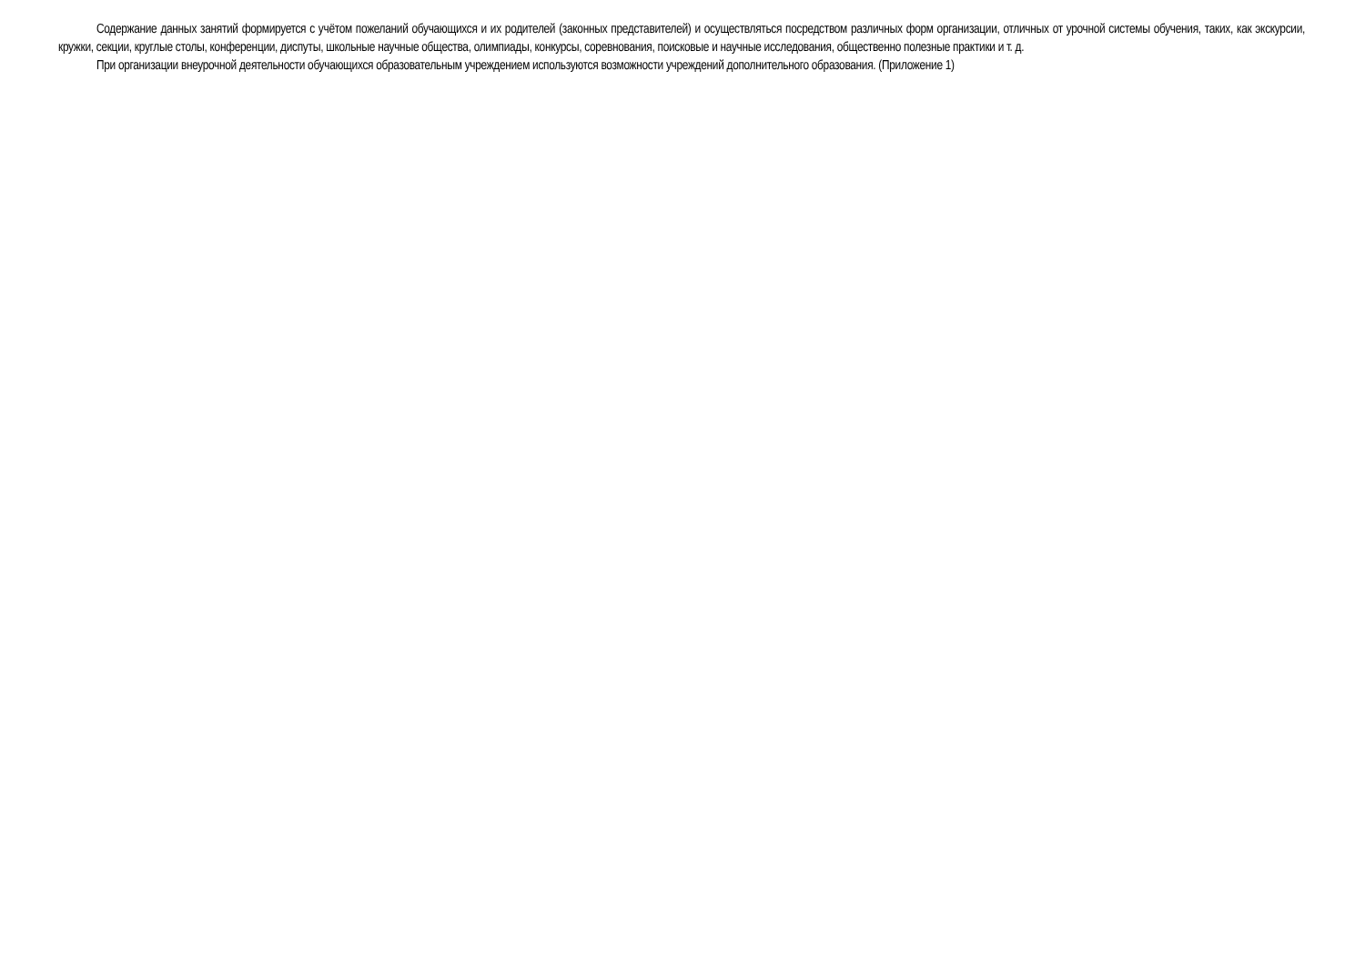Содержание данных занятий формируется с учётом пожеланий обучающихся и их родителей (законных представителей) и осуществляться посредством различных форм организации, отличных от урочной системы обучения, таких, как экскурсии, кружки, секции, круглые столы, конференции, диспуты, школьные научные общества, олимпиады, конкурсы, соревнования, поисковые и научные исследования, общественно полезные практики и т. д.
При организации внеурочной деятельности обучающихся образовательным учреждением используются возможности учреждений дополнительного образования. (Приложение 1)